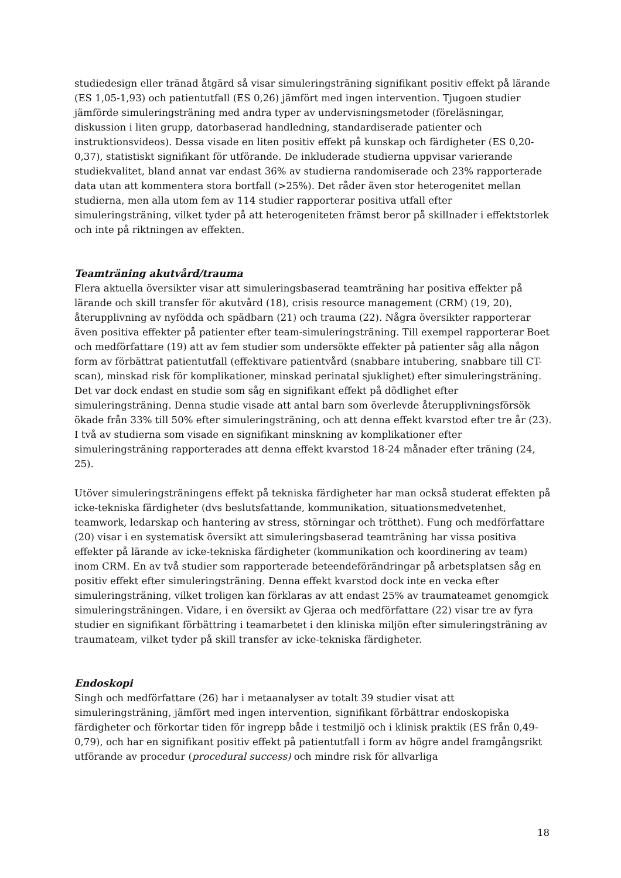studiedesign eller tränad åtgärd så visar simuleringsträning signifikant positiv effekt på lärande (ES 1,05-1,93) och patientutfall (ES 0,26) jämfört med ingen intervention. Tjugoen studier jämförde simuleringsträning med andra typer av undervisningsmetoder (föreläsningar, diskussion i liten grupp, datorbaserad handledning, standardiserade patienter och instruktionsvideos). Dessa visade en liten positiv effekt på kunskap och färdigheter (ES 0,20-0,37), statistiskt signifikant för utförande. De inkluderade studierna uppvisar varierande studiekvalitet, bland annat var endast 36% av studierna randomiserade och 23% rapporterade data utan att kommentera stora bortfall (>25%). Det råder även stor heterogenitet mellan studierna, men alla utom fem av 114 studier rapporterar positiva utfall efter simuleringsträning, vilket tyder på att heterogeniteten främst beror på skillnader i effektstorlek och inte på riktningen av effekten.
Teamträning akutvård/trauma
Flera aktuella översikter visar att simuleringsbaserad teamträning har positiva effekter på lärande och skill transfer för akutvård (18), crisis resource management (CRM) (19, 20), återupplivning av nyfödda och spädbarn (21) och trauma (22). Några översikter rapporterar även positiva effekter på patienter efter team-simuleringsträning. Till exempel rapporterar Boet och medförfattare (19) att av fem studier som undersökte effekter på patienter såg alla någon form av förbättrat patientutfall (effektivare patientvård (snabbare intubering, snabbare till CT-scan), minskad risk för komplikationer, minskad perinatal sjuklighet) efter simuleringsträning. Det var dock endast en studie som såg en signifikant effekt på dödlighet efter simuleringsträning. Denna studie visade att antal barn som överlevde återupplivningsförsök ökade från 33% till 50% efter simuleringsträning, och att denna effekt kvarstod efter tre år (23). I två av studierna som visade en signifikant minskning av komplikationer efter simuleringsträning rapporterades att denna effekt kvarstod 18-24 månader efter träning (24, 25).
Utöver simuleringsträningens effekt på tekniska färdigheter har man också studerat effekten på icke-tekniska färdigheter (dvs beslutsfattande, kommunikation, situationsmedvetenhet, teamwork, ledarskap och hantering av stress, störningar och trötthet). Fung och medförfattare (20) visar i en systematisk översikt att simuleringsbaserad teamträning har vissa positiva effekter på lärande av icke-tekniska färdigheter (kommunikation och koordinering av team) inom CRM. En av två studier som rapporterade beteendeförändringar på arbetsplatsen såg en positiv effekt efter simuleringsträning. Denna effekt kvarstod dock inte en vecka efter simuleringsträning, vilket troligen kan förklaras av att endast 25% av traumateamet genomgick simuleringsträningen. Vidare, i en översikt av Gjeraa och medförfattare (22) visar tre av fyra studier en signifikant förbättring i teamarbetet i den kliniska miljön efter simuleringsträning av traumateam, vilket tyder på skill transfer av icke-tekniska färdigheter.
Endoskopi
Singh och medförfattare (26) har i metaanalyser av totalt 39 studier visat att simuleringsträning, jämfört med ingen intervention, signifikant förbättrar endoskopiska färdigheter och förkortar tiden för ingrepp både i testmiljö och i klinisk praktik (ES från 0,49-0,79), och har en signifikant positiv effekt på patientutfall i form av högre andel framgångsrikt utförande av procedur (procedural success) och mindre risk för allvarliga
18